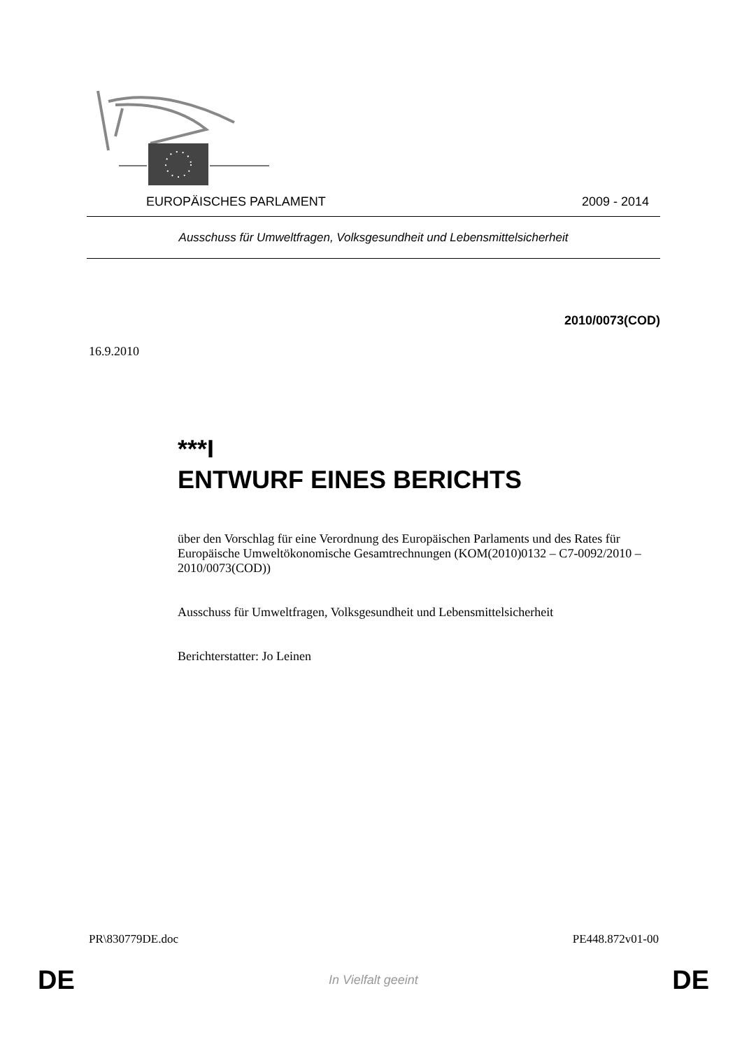EUROPÄISCHES PARLAMENT 2009 - 2014
Ausschuss für Umweltfragen, Volksgesundheit und Lebensmittelsicherheit
2010/0073(COD)
16.9.2010
***I
ENTWURF EINES BERICHTS
über den Vorschlag für eine Verordnung des Europäischen Parlaments und des Rates für Europäische Umweltökonomische Gesamtrechnungen (KOM(2010)0132 – C7-0092/2010 – 2010/0073(COD))
Ausschuss für Umweltfragen, Volksgesundheit und Lebensmittelsicherheit
Berichterstatter: Jo Leinen
PR\830779DE.doc PE448.872v01-00
DE In Vielfalt geeint DE